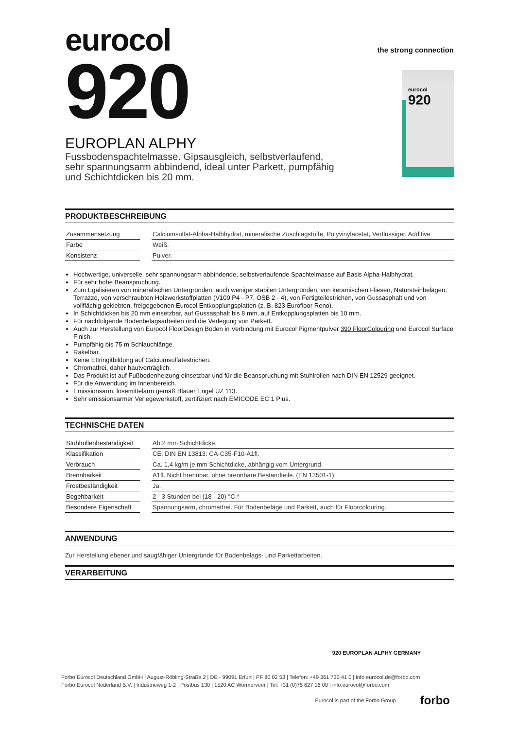eurocol
the strong connection
920
EUROPLAN ALPHY
Fussbodenspachtelmasse. Gipsausgleich, selbstverlaufend, sehr spannungsarm abbindend, ideal unter Parkett, pumpfähig und Schichtdicken bis 20 mm.
eurocol
920
PRODUKTBESCHREIBUNG
| Zusammensetzung | | Calciumsulfat-Alpha-Halbhydrat, mineralische Zuschlagstoffe, Polyvinylacetat, Verflüssiger, Additive |
| Farbe | | Weiß. |
| Konsistenz | | Pulver. |
Hochwertige, universelle, sehr spannungsarm abbindende, selbstverlaufende Spachtelmasse auf Basis Alpha-Halbhydrat.
Für sehr hohe Beanspruchung.
Zum Egalisieren von mineralischen Untergründen, auch weniger stabilen Untergründen, von keramischen Fliesen, Natursteinbelägen, Terrazzo, von verschraubten Holzwerkstoffplatten (V100 P4 - P7, OSB 2 - 4), von Fertigteilestrichen, von Gussasphalt und von vollflächig geklebten, freigegebenen Eurocol Entkopplungsplatten (z. B. 823 Eurofloor Reno).
In Schichtdicken bis 20 mm einsetzbar, auf Gussasphalt bis 8 mm, auf Entkopplungsplatten bis 10 mm.
Für nachfolgende Bodenbelagsarbeiten und die Verlegung von Parkett.
Auch zur Herstellung von Eurocol FloorDesign Böden in Verbindung mit Eurocol Pigmentpulver 390 FloorColouring und Eurocol Surface Finish.
Pumpfähig bis 75 m Schlauchlänge.
Rakelbar.
Keine Ettringitbildung auf Calciumsulfatestrichen.
Chromatfrei, daher hautverträglich.
Das Produkt ist auf Fußbodenheizung einsetzbar und für die Beanspruchung mit Stuhlrollen nach DIN EN 12529 geeignet.
Für die Anwendung im Innenbereich.
Emissionsarm, lösemittelarm gemäß Blauer Engel UZ 113.
Sehr emissionsarmer Verlegewerkstoff, zertifiziert nach EMICODE EC 1 Plus.
TECHNISCHE DATEN
| Stuhlrollenbeständigkeit | | Ab 2 mm Schichtdicke. |
| Klassifikation | | CE: DIN EN 13813: CA-C35-F10-A1fl. |
| Verbrauch | | Ca. 1,4 kg/m je mm Schichtdicke, abhängig vom Untergrund. |
| Brennbarkeit | | A1fl. Nicht brennbar, ohne brennbare Bestandteile. (EN 13501-1). |
| Frostbeständigkeit | | Ja. |
| Begehbarkeit | | 2 - 3 Stunden bei (18 - 20) °C.* |
| Besondere Eigenschaft | | Spannungsarm, chromatfrei. Für Bodenbeläge und Parkett, auch für Floorcolouring. |
ANWENDUNG
Zur Herstellung ebener und saugfähiger Untergründe für Bodenbelags- und Parkettarbeiten.
VERARBEITUNG
920 EUROPLAN ALPHY GERMANY
Forbo Eurocol Deutschland GmbH | August-Röbling-Straße 2 | DE - 99091 Erfurt | PF 80 02 53 | Telefon: +49 361 730 41 0 | info.eurocol.de@forbo.com
Forbo Eurocol Nederland B.V. | Industrieweg 1-2 | Postbus 130 | 1520 AC Wormerveer | Tel: +31 (0)75 627 16 00 | info.eurocol@forbo.com
Eurocol is part of the Forbo Group forbo